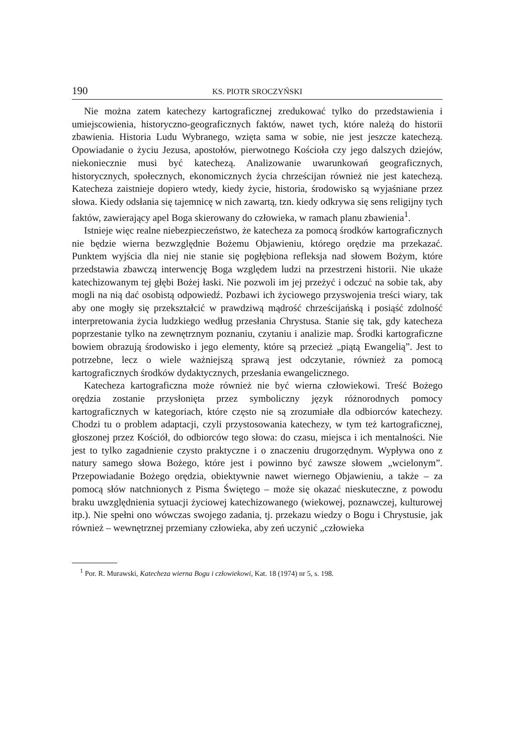190 KS. PIOTR SROCZYŃSKI
Nie można zatem katechezy kartograficznej zredukować tylko do przedstawienia i umiejscowienia, historyczno-geograficznych faktów, nawet tych, które należą do historii zbawienia. Historia Ludu Wybranego, wzięta sama w sobie, nie jest jeszcze katechezą. Opowiadanie o życiu Jezusa, apostołów, pierwotnego Kościoła czy jego dalszych dziejów, niekoniecznie musi być katechezą. Analizowanie uwarunkowań geograficznych, historycznych, społecznych, ekonomicznych życia chrześcijan również nie jest katechezą. Katecheza zaistnieje dopiero wtedy, kiedy życie, historia, środowisko są wyjaśniane przez słowa. Kiedy odsłania się tajemnicę w nich zawartą, tzn. kiedy odkrywa się sens religijny tych faktów, zawierający apel Boga skierowany do człowieka, w ramach planu zbawienia<sup>1</sup>.
Istnieje więc realne niebezpieczeństwo, że katecheza za pomocą środków kartograficznych nie będzie wierna bezwzględnie Bożemu Objawieniu, którego orędzie ma przekazać. Punktem wyjścia dla niej nie stanie się pogłębiona refleksja nad słowem Bożym, które przedstawia zbawczą interwencję Boga względem ludzi na przestrzeni historii. Nie ukaże katechizowanym tej głębi Bożej łaski. Nie pozwoli im jej przeżyć i odczuć na sobie tak, aby mogli na nią dać osobistą odpowiedź. Pozbawi ich życiowego przyswojenia treści wiary, tak aby one mogły się przekształcić w prawdziwą mądrość chrześcijańską i posiąść zdolność interpretowania życia ludzkiego według przesłania Chrystusa. Stanie się tak, gdy katecheza poprzestanie tylko na zewnętrznym poznaniu, czytaniu i analizie map. Środki kartograficzne bowiem obrazują środowisko i jego elementy, które są przecież „piątą Ewangelią”. Jest to potrzebne, lecz o wiele ważniejszą sprawą jest odczytanie, również za pomocą kartograficznych środków dydaktycznych, przesłania ewangelicznego.
Katecheza kartograficzna może również nie być wierna człowiekowi. Treść Bożego orędzia zostanie przysłonięta przez symboliczny język różnorodnych pomocy kartograficznych w kategoriach, które często nie są zrozumiałe dla odbiorców katechezy. Chodzi tu o problem adaptacji, czyli przystosowania katechezy, w tym też kartograficznej, głoszonej przez Kościół, do odbiorców tego słowa: do czasu, miejsca i ich mentalności. Nie jest to tylko zagadnienie czysto praktyczne i o znaczeniu drugorzędnym. Wypływa ono z natury samego słowa Bożego, które jest i powinno być zawsze słowem „wcielonym”. Przepowiadanie Bożego orędzia, obiektywnie nawet wiernego Objawieniu, a także – za pomocą słów natchnionych z Pisma Świętego – może się okazać nieskuteczne, z powodu braku uwzględnienia sytuacji życiowej katechizowanego (wiekowej, poznawczej, kulturowej itp.). Nie spełni ono wówczas swojego zadania, tj. przekazu wiedzy o Bogu i Chrystusie, jak również – wewnętrznej przemiany człowieka, aby zeń uczynić „człowieka
<sup>1</sup> Por. R. Murawski, Katecheza wierna Bogu i człowiekowi, Kat. 18 (1974) nr 5, s. 198.